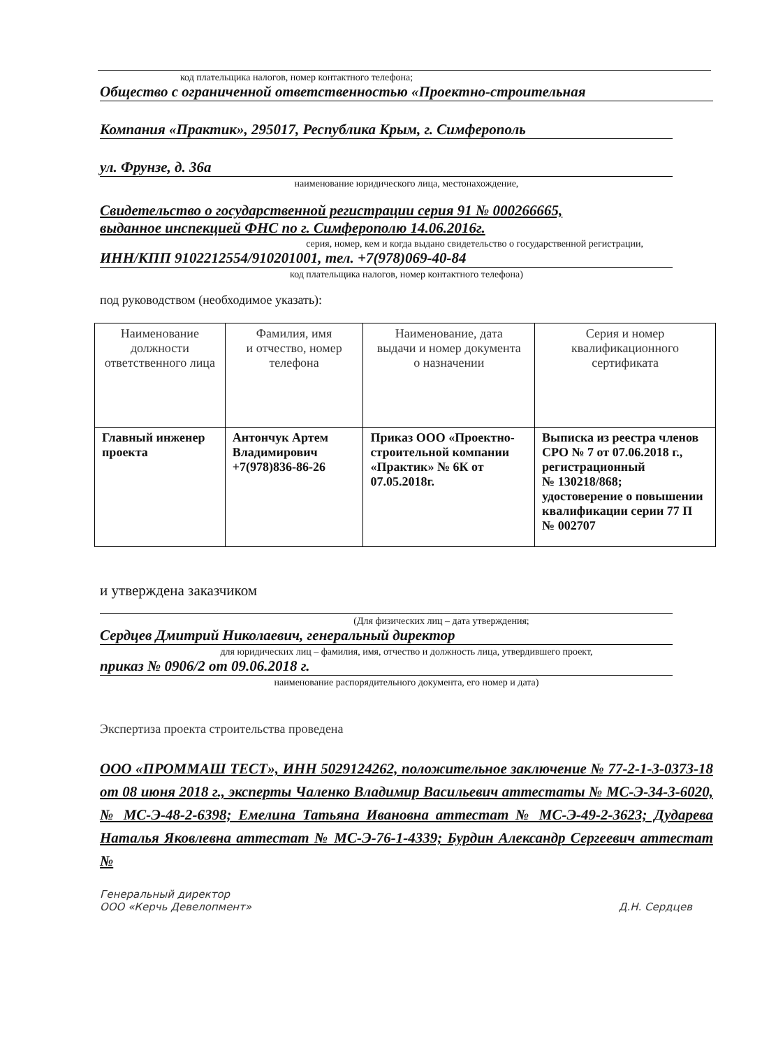код плательщика налогов, номер контактного телефона;
Общество с ограниченной ответственностью «Проектно-строительная
Компания «Практик», 295017, Республика Крым, г. Симферополь
ул. Фрунзе, д. 36а
наименование юридического лица, местонахождение,
Свидетельство о государственной регистрации серия 91 № 000266665,
выданное инспекцией ФНС по г. Симферополю 14.06.2016г.
серия, номер, кем и когда выдано свидетельство о государственной регистрации,
ИНН/КПП 9102212554/910201001, тел. +7(978)069-40-84
код плательщика налогов, номер контактного телефона)
под руководством (необходимое указать):
| Наименование должности ответственного лица | Фамилия, имя и отчество, номер телефона | Наименование, дата выдачи и номер документа о назначении | Серия и номер квалификационного сертификата |
| --- | --- | --- | --- |
| Главный инженер проекта | Антончук Артем Владимирович +7(978)836-86-26 | Приказ ООО «Проектно-строительной компании «Практик» № 6К от 07.05.2018г. | Выписка из реестра членов СРО № 7 от 07.06.2018 г., регистрационный № 130218/868; удостоверение о повышении квалификации серии 77 П № 002707 |
и утверждена заказчиком
(Для физических лиц – дата утверждения;
Сердцев Дмитрий Николаевич, генеральный директор
для юридических лиц – фамилия, имя, отчество и должность лица, утвердившего проект,
приказ № 0906/2 от 09.06.2018 г.
наименование распорядительного документа, его номер и дата)
Экспертиза проекта строительства проведена
ООО «ПРОММАШ ТЕСТ», ИНН 5029124262, положительное заключение № 77-2-1-3-0373-18 от 08 июня 2018 г., эксперты Чаленко Владимир Васильевич аттестаты № МС-Э-34-3-6020, № МС-Э-48-2-6398; Емелина Татьяна Ивановна аттестат № МС-Э-49-2-3623; Дударева Наталья Яковлевна аттестат № МС-Э-76-1-4339; Бурдин Александр Сергеевич аттестат №
Генеральный директор
ООО «Керчь Девелопмент»
Д.Н. Сердцев